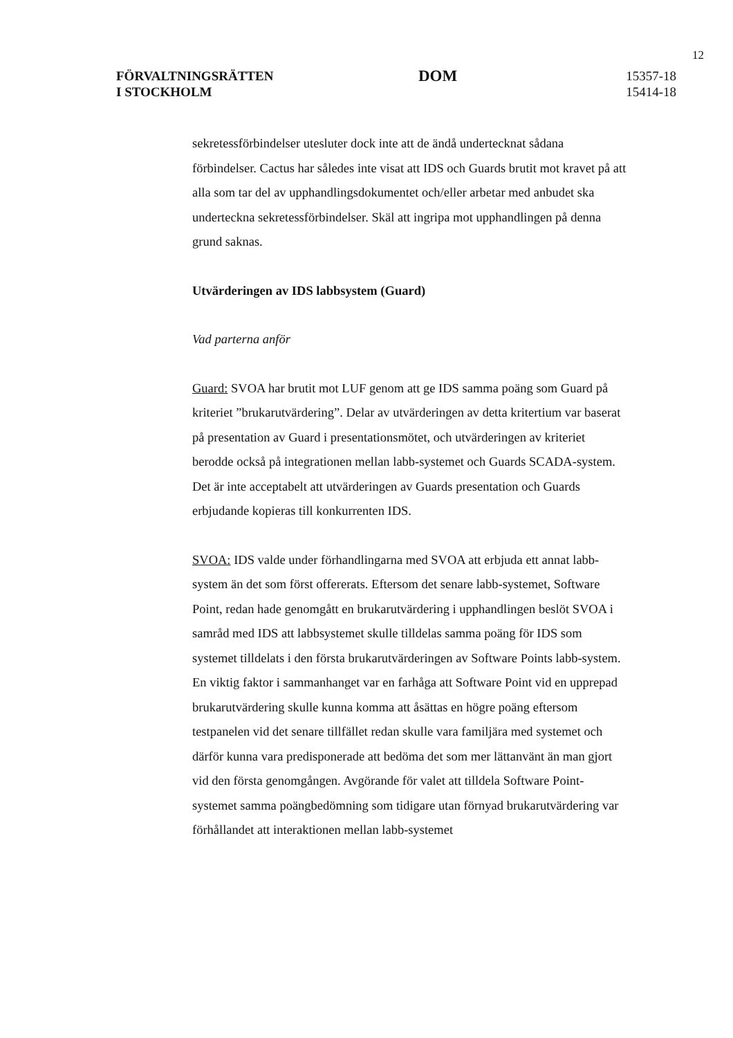12
FÖRVALTNINGSRÄTTEN
I STOCKHOLM
DOM
15357-18
15414-18
sekretessförbindelser utesluter dock inte att de ändå undertecknat sådana förbindelser. Cactus har således inte visat att IDS och Guards brutit mot kravet på att alla som tar del av upphandlingsdokumentet och/eller arbetar med anbudet ska underteckna sekretessförbindelser. Skäl att ingripa mot upphandlingen på denna grund saknas.
Utvärderingen av IDS labbsystem (Guard)
Vad parterna anför
Guard: SVOA har brutit mot LUF genom att ge IDS samma poäng som Guard på kriteriet ”brukarutvärdering”. Delar av utvärderingen av detta kritertium var baserat på presentation av Guard i presentationsmötet, och utvärderingen av kriteriet berodde också på integrationen mellan labb-systemet och Guards SCADA-system. Det är inte acceptabelt att utvärderingen av Guards presentation och Guards erbjudande kopieras till konkurrenten IDS.
SVOA: IDS valde under förhandlingarna med SVOA att erbjuda ett annat labb-system än det som först offererats. Eftersom det senare labb-systemet, Software Point, redan hade genomgått en brukarutvärdering i upphandlingen beslöt SVOA i samråd med IDS att labbsystemet skulle tilldelas samma poäng för IDS som systemet tilldelats i den första brukarutvärderingen av Software Points labb-system. En viktig faktor i sammanhanget var en farhåga att Software Point vid en upprepad brukarutvärdering skulle kunna komma att åsättas en högre poäng eftersom testpanelen vid det senare tillfället redan skulle vara familjära med systemet och därför kunna vara predisponerade att bedöma det som mer lättanvänt än man gjort vid den första genomgången. Avgörande för valet att tilldela Software Point-systemet samma poängbedömning som tidigare utan förnyad brukarutvärdering var förhållandet att interaktionen mellan labb-systemet